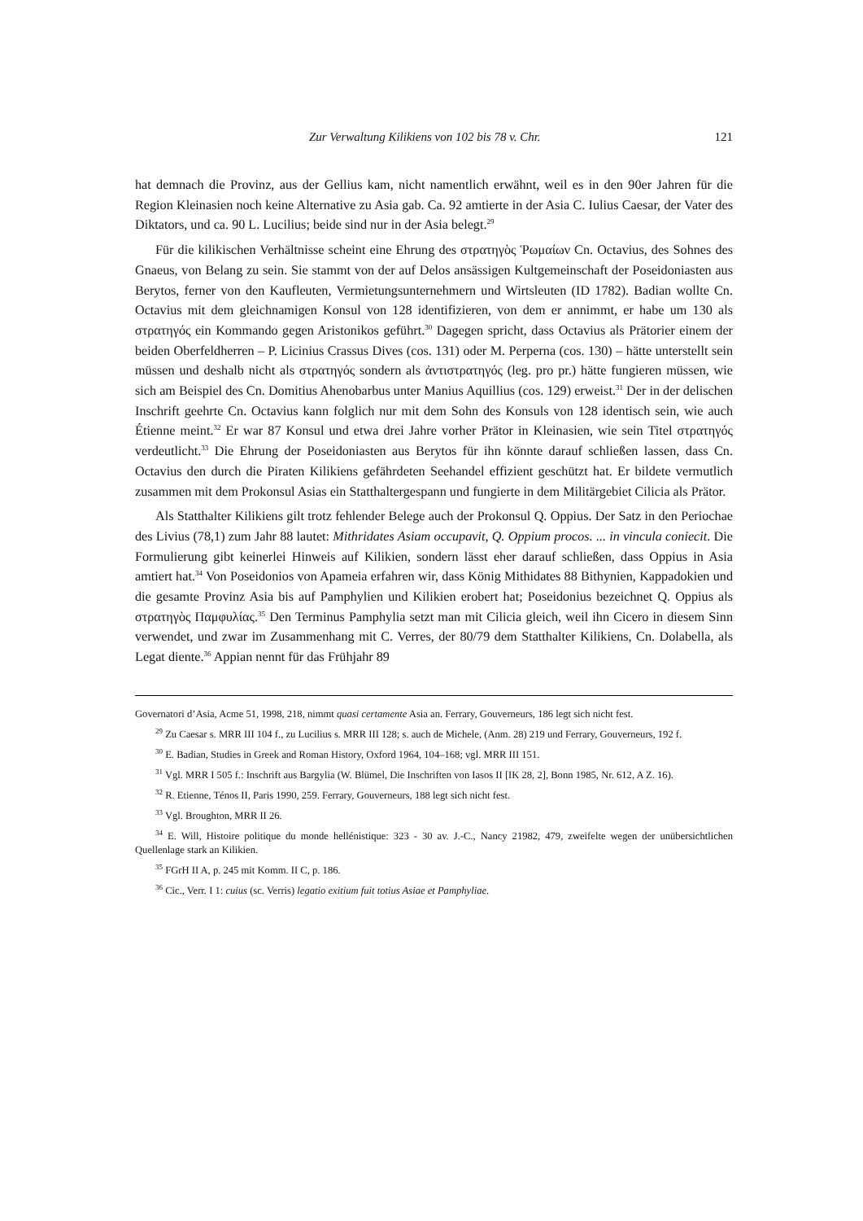Zur Verwaltung Kilikiens von 102 bis 78 v. Chr. 121
hat demnach die Provinz, aus der Gellius kam, nicht namentlich erwähnt, weil es in den 90er Jahren für die Region Kleinasien noch keine Alternative zu Asia gab. Ca. 92 amtierte in der Asia C. Iulius Caesar, der Vater des Diktators, und ca. 90 L. Lucilius; beide sind nur in der Asia belegt.<sup>29</sup>
Für die kilikischen Verhältnisse scheint eine Ehrung des στρατηγὸς Ῥωμαίων Cn. Octavius, des Sohnes des Gnaeus, von Belang zu sein. Sie stammt von der auf Delos ansässigen Kultgemeinschaft der Poseidoniasten aus Berytos, ferner von den Kaufleuten, Vermietungsunternehmern und Wirtsleuten (ID 1782). Badian wollte Cn. Octavius mit dem gleichnamigen Konsul von 128 identifizieren, von dem er annimmt, er habe um 130 als στρατηγός ein Kommando gegen Aristonikos geführt.<sup>30</sup> Dagegen spricht, dass Octavius als Prätorier einem der beiden Oberfeldherren – P. Licinius Crassus Dives (cos. 131) oder M. Perperna (cos. 130) – hätte unterstellt sein müssen und deshalb nicht als στρατηγός sondern als ἀντιστρατηγός (leg. pro pr.) hätte fungieren müssen, wie sich am Beispiel des Cn. Domitius Ahenobarbus unter Manius Aquillius (cos. 129) erweist.<sup>31</sup> Der in der delischen Inschrift geehrte Cn. Octavius kann folglich nur mit dem Sohn des Konsuls von 128 identisch sein, wie auch Étienne meint.<sup>32</sup> Er war 87 Konsul und etwa drei Jahre vorher Prätor in Kleinasien, wie sein Titel στρατηγός verdeutlicht.<sup>33</sup> Die Ehrung der Poseidoniasten aus Berytos für ihn könnte darauf schließen lassen, dass Cn. Octavius den durch die Piraten Kilikiens gefährdeten Seehandel effizient geschützt hat. Er bildete vermutlich zusammen mit dem Prokonsul Asias ein Statthaltergespann und fungierte in dem Militärgebiet Cilicia als Prätor.
Als Statthalter Kilikiens gilt trotz fehlender Belege auch der Prokonsul Q. Oppius. Der Satz in den Periochae des Livius (78,1) zum Jahr 88 lautet: Mithridates Asiam occupavit, Q. Oppium procos. ... in vincula coniecit. Die Formulierung gibt keinerlei Hinweis auf Kilikien, sondern lässt eher darauf schließen, dass Oppius in Asia amtiert hat.<sup>34</sup> Von Poseidonios von Apameia erfahren wir, dass König Mithidates 88 Bithynien, Kappadokien und die gesamte Provinz Asia bis auf Pamphylien und Kilikien erobert hat; Poseidonius bezeichnet Q. Oppius als στρατηγὸς Παμφυλίας.<sup>35</sup> Den Terminus Pamphylia setzt man mit Cilicia gleich, weil ihn Cicero in diesem Sinn verwendet, und zwar im Zusammenhang mit C. Verres, der 80/79 dem Statthalter Kilikiens, Cn. Dolabella, als Legat diente.<sup>36</sup> Appian nennt für das Frühjahr 89
Governatori d’Asia, Acme 51, 1998, 218, nimmt quasi certamente Asia an. Ferrary, Gouverneurs, 186 legt sich nicht fest.
<sup>29</sup> Zu Caesar s. MRR III 104 f., zu Lucilius s. MRR III 128; s. auch de Michele, (Anm. 28) 219 und Ferrary, Gouverneurs, 192 f.
<sup>30</sup> E. Badian, Studies in Greek and Roman History, Oxford 1964, 104–168; vgl. MRR III 151.
<sup>31</sup> Vgl. MRR I 505 f.: Inschrift aus Bargylia (W. Blümel, Die Inschriften von Iasos II [IK 28, 2], Bonn 1985, Nr. 612, A Z. 16).
<sup>32</sup> R. Etienne, Ténos II, Paris 1990, 259. Ferrary, Gouverneurs, 188 legt sich nicht fest.
<sup>33</sup> Vgl. Broughton, MRR II 26.
<sup>34</sup> E. Will, Histoire politique du monde hellénistique: 323 - 30 av. J.-C., Nancy 21982, 479, zweifelte wegen der unübersichtlichen Quellenlage stark an Kilikien.
<sup>35</sup> FGrH II A, p. 245 mit Komm. II C, p. 186.
<sup>36</sup> Cic., Verr. I 1: cuius (sc. Verris) legatio exitium fuit totius Asiae et Pamphyliae.